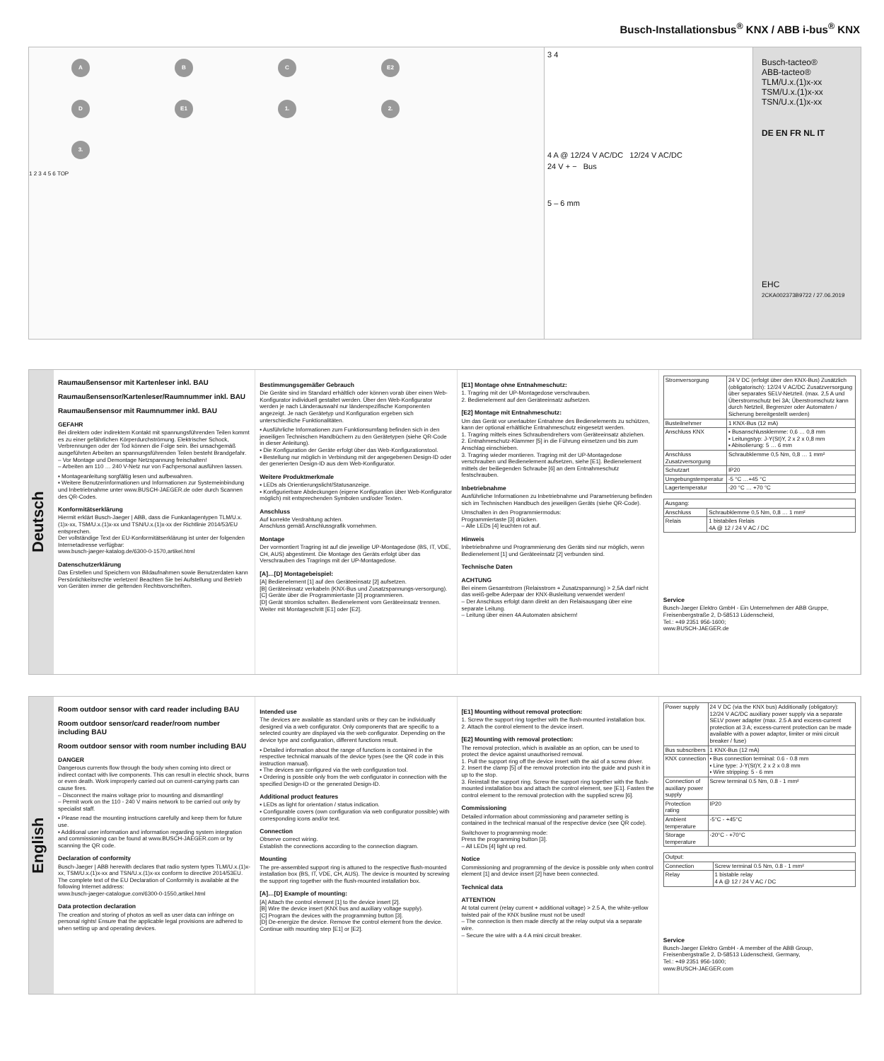Busch-Installationsbus<sup>®</sup> KNX / ABB i-bus<sup>®</sup> KNX
A B C E2
D E1 1. 2. 3.
1 2 3 4 5 6 TOP
3 4
4 A @ 12/24 V AC/DC 12/24 V AC/DC
24 V + − Bus
5 – 6 mm
Busch-tacteo®
ABB-tacteo®
TLM/U.x.(1)x-xx
TSM/U.x.(1)x-xx
TSN/U.x.(1)x-xx
DE EN FR NL IT
EHC
2CKA002373B9722 / 27.06.2019
Deutsch
Raumaußensensor mit Kartenleser inkl. BAU
Raumaußensensor/Kartenleser/Raumnummer inkl. BAU
Raumaußensensor mit Raumnummer inkl. BAU
GEFAHR
Bei direktem oder indirektem Kontakt mit spannungsführenden Teilen kommt es zu einer gefährlichen Körperdurchströmung. Elektrischer Schock, Verbrennungen oder der Tod können die Folge sein. Bei unsachgemäß ausgeführten Arbeiten an spannungsführenden Teilen besteht Brandgefahr.
– Vor Montage und Demontage Netzspannung freischalten!
– Arbeiten am 110 … 240 V-Netz nur von Fachpersonal ausführen lassen.
▪ Montageanleitung sorgfältig lesen und aufbewahren.
▪ Weitere Benutzerinformationen und Informationen zur Systemeinbindung und Inbetriebnahme unter www.BUSCH-JAEGER.de oder durch Scannen des QR-Codes.
Konformitätserklärung
Hiermit erklärt Busch-Jaeger | ABB, dass die Funkanlagentypen TLM/U.x.(1)x-xx, TSM/U.x.(1)x-xx und TSN/U.x.(1)x-xx der Richtlinie 2014/53/EU entsprechen.
Der vollständige Text der EU-Konformitätserklärung ist unter der folgenden Internetadresse verfügbar:
www.busch-jaeger-katalog.de/6300-0-1570,artikel.html
Datenschutzerklärung
Das Erstellen und Speichern von Bildaufnahmen sowie Benutzerdaten kann Persönlichkeitsrechte verletzen! Beachten Sie bei Aufstellung und Betrieb von Geräten immer die geltenden Rechtsvorschriften.
Bestimmungsgemäßer Gebrauch
Die Geräte sind im Standard erhältlich oder können vorab über einen Web-Konfigurator individuell gestaltet werden. Über den Web-Konfigurator werden je nach Länderauswahl nur länderspezifische Komponenten angezeigt. Je nach Gerätetyp und Konfiguration ergeben sich unterschiedliche Funktionalitäten.
▪ Ausführliche Informationen zum Funktionsumfang befinden sich in den jeweiligen Technischen Handbüchern zu den Gerätetypen (siehe QR-Code in dieser Anleitung).
▪ Die Konfiguration der Geräte erfolgt über das Web-Konfigurationstool.
▪ Bestellung nur möglich in Verbindung mit der angegebenen Design-ID oder der generierten Design-ID aus dem Web-Konfigurator.
Weitere Produktmerkmale
▪ LEDs als Orientierungslicht/Statusanzeige.
▪ Konfigurierbare Abdeckungen (eigene Konfiguration über Web-Konfigurator möglich) mit entsprechenden Symbolen und/oder Texten.
Anschluss
Auf korrekte Verdrahtung achten.
Anschluss gemäß Anschlussgrafik vornehmen.
Montage
Der vormontiert Tragring ist auf die jeweilige UP-Montagedose (BS, IT, VDE, CH, AUS) abgestimmt. Die Montage des Geräts erfolgt über das Verschrauben des Tragrings mit der UP-Montagedose.
[A]…[D] Montagebeispiel:
[A] Bedienelement [1] auf den Geräteeinsatz [2] aufsetzen.
[B] Geräteeinsatz verkabeln (KNX-Bus und Zusatzspannungs-versorgung).
[C] Geräte über die Programmiertaste [3] programmieren.
[D] Gerät stromlos schalten. Bedienelement vom Geräteeinsatz trennen. Weiter mit Montageschritt [E1] oder [E2].
[E1] Montage ohne Entnahmeschutz:
1. Tragring mit der UP-Montagedose verschrauben.
2. Bedienelement auf den Geräteeinsatz aufsetzen.
[E2] Montage mit Entnahmeschutz:
Um das Gerät vor unerlaubter Entnahme des Bedienelements zu schützen, kann der optional erhältliche Entnahmeschutz eingesetzt werden.
1. Tragring mittels eines Schraubendrehers vom Geräteeinsatz abziehen.
2. Entnahmeschutz-Klammer [5] in die Führung einsetzen und bis zum Anschlag einschieben.
3. Tragring wieder montieren. Tragring mit der UP-Montagedose verschrauben und Bedienelement aufsetzen, siehe [E1]. Bedienelement mittels der beiliegenden Schraube [6] an dem Entnahmeschutz festschrauben.
Inbetriebnahme
Ausführliche Informationen zu Inbetriebnahme und Parametrierung befinden sich im Technischen Handbuch des jeweiligen Geräts (siehe QR-Code).
Umschalten in den Programmiermodus:
Programmiertaste [3] drücken.
– Alle LEDs [4] leuchten rot auf.
Hinweis
Inbetriebnahme und Programmierung des Geräts sind nur möglich, wenn Bedienelement [1] und Geräteeinsatz [2] verbunden sind.
Technische Daten
ACHTUNG
Bei einem Gesamtstrom (Relaisstrom + Zusatzspannung) > 2,5A darf nicht das weiß-gelbe Aderpaar der KNX-Busleitung verwendet werden!
– Der Anschluss erfolgt dann direkt an den Relaisausgang über eine separate Leitung.
– Leitung über einen 4A Automaten absichern!
| Stromversorgung | 24 V DC (erfolgt über den KNX-Bus) Zusätzlich (obligatorisch): 12/24 V AC/DC Zusatzversorgung über separates SELV-Netzteil. (max. 2,5 A und Überstromschutz bei 3A; Überstromschutz kann durch Netzteil, Begrenzer oder Automaten / Sicherung bereitgestellt werden) |
| Busteilnehmer | 1 KNX-Bus (12 mA) |
| Anschluss KNX | ▪ Busanschlussklemme: 0,6 … 0,8 mm ▪ Leitungstyp: J-Y(St)Y, 2 x 2 x 0,8 mm ▪ Abisolierung: 5 … 6 mm |
| Anschluss Zusatzversorgung | Schraubklemme 0,5 Nm, 0,8 … 1 mm² |
| Schutzart | IP20 |
| Umgebungstemperatur | -5 °C …+45 °C |
| Lagertemperatur | -20 °C … +70 °C |
| Ausgang: | |
| Anschluss | Schraubklemme 0,5 Nm, 0,8 … 1 mm² |
| Relais | 1 bistabiles Relais 4A @ 12 / 24 V AC / DC |
Service
Busch-Jaeger Elektro GmbH - Ein Unternehmen der ABB Gruppe, Freisenbergstraße 2, D-58513 Lüdenscheid,
Tel.: +49 2351 956-1600;
www.BUSCH-JAEGER.de
English
Room outdoor sensor with card reader including BAU
Room outdoor sensor/card reader/room number including BAU
Room outdoor sensor with room number including BAU
DANGER
Dangerous currents flow through the body when coming into direct or indirect contact with live components. This can result in electric shock, burns or even death. Work improperly carried out on current-carrying parts can cause fires.
– Disconnect the mains voltage prior to mounting and dismantling!
– Permit work on the 110 - 240 V mains network to be carried out only by specialist staff.
▪ Please read the mounting instructions carefully and keep them for future use.
▪ Additional user information and information regarding system integration and commissioning can be found at www.BUSCH-JAEGER.com or by scanning the QR code.
Declaration of conformity
Busch-Jaeger | ABB herewith declares that radio system types TLM/U.x.(1)x-xx, TSM/U.x.(1)x-xx and TSN/U.x.(1)x-xx conform to directive 2014/53EU.
The complete text of the EU Declaration of Conformity is available at the following Internet address:
www.busch-jaeger-catalogue.com/6300-0-1550,artikel.html
Data protection declaration
The creation and storing of photos as well as user data can infringe on personal rights! Ensure that the applicable legal provisions are adhered to when setting up and operating devices.
Intended use
The devices are available as standard units or they can be individually designed via a web configurator. Only components that are specific to a selected country are displayed via the web configurator. Depending on the device type and configuration, different functions result.
▪ Detailed information about the range of functions is contained in the respective technical manuals of the device types (see the QR code in this instruction manual).
▪ The devices are configured via the web configuration tool.
▪ Ordering is possible only from the web configurator in connection with the specified Design-ID or the generated Design-ID.
Additional product features
▪ LEDs as light for orientation / status indication.
▪ Configurable covers (own configuration via web configurator possible) with corresponding icons and/or text.
Connection
Observe correct wiring.
Establish the connections according to the connection diagram.
Mounting
The pre-assembled support ring is attuned to the respective flush-mounted installation box (BS, IT, VDE, CH, AUS). The device is mounted by screwing the support ring together with the flush-mounted installation box.
[A]…[D] Example of mounting:
[A] Attach the control element [1] to the device insert [2].
[B] Wire the device insert (KNX bus and auxiliary voltage supply).
[C] Program the devices with the programming button [3].
[D] De-energize the device. Remove the control element from the device. Continue with mounting step [E1] or [E2].
[E1] Mounting without removal protection:
1. Screw the support ring together with the flush-mounted installation box.
2. Attach the control element to the device insert.
[E2] Mounting with removal protection:
The removal protection, which is available as an option, can be used to protect the device against unauthorised removal.
1. Pull the support ring off the device insert with the aid of a screw driver.
2. Insert the clamp [5] of the removal protection into the guide and push it in up to the stop.
3. Reinstall the support ring. Screw the support ring together with the flush-mounted installation box and attach the control element, see [E1]. Fasten the control element to the removal protection with the supplied screw [6].
Commissioning
Detailed information about commissioning and parameter setting is contained in the technical manual of the respective device (see QR code).
Switchover to programming mode:
Press the programming button [3].
– All LEDs [4] light up red.
Notice
Commissioning and programming of the device is possible only when control element [1] and device insert [2] have been connected.
Technical data
ATTENTION
At total current (relay current + additional voltage) > 2.5 A, the white-yellow twisted pair of the KNX busline must not be used!
– The connection is then made directly at the relay output via a separate wire.
– Secure the wire with a 4 A mini circuit breaker.
| Power supply | 24 V DC (via the KNX bus) Additionally (obligatory): 12/24 V AC/DC auxiliary power supply via a separate SELV power adapter (max. 2.5 A and excess-current protection at 3 A; excess-current protection can be made available with a power adaptor, limiter or mini circuit breaker / fuse) |
| Bus subscribers | 1 KNX-Bus (12 mA) |
| KNX connection | ▪ Bus connection terminal: 0.6 - 0.8 mm ▪ Line type: J-Y(St)Y, 2 x 2 x 0.8 mm ▪ Wire stripping: 5 - 6 mm |
| Connection of auxiliary power supply | Screw terminal 0.5 Nm, 0.8 - 1 mm² |
| Protection rating | IP20 |
| Ambient temperature | -5°C - +45°C |
| Storage temperature | -20°C - +70°C |
| Output: | |
| Connection | Screw terminal 0.5 Nm, 0.8 - 1 mm² |
| Relay | 1 bistable relay 4 A @ 12 / 24 V AC / DC |
Service
Busch-Jaeger Elektro GmbH - A member of the ABB Group, Freisenbergstraße 2, D-58513 Lüdenscheid, Germany,
Tel.: +49 2351 956-1600;
www.BUSCH-JAEGER.com